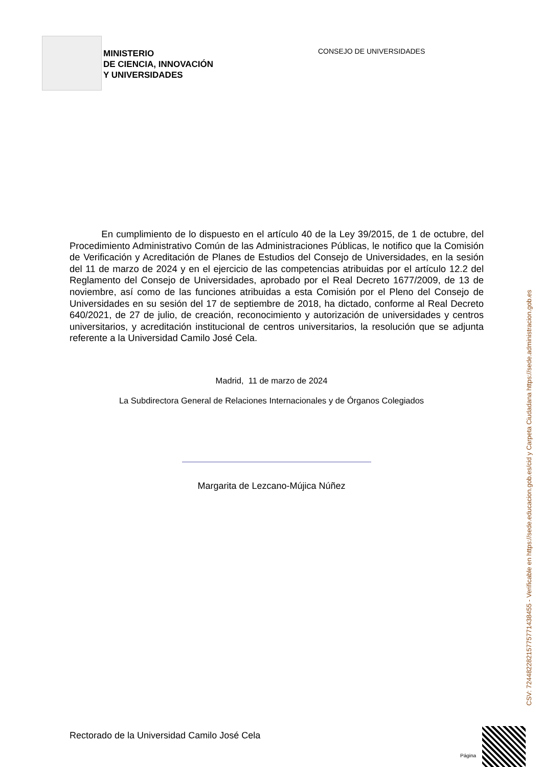MINISTERIO
DE CIENCIA, INNOVACIÓN
Y UNIVERSIDADES
CONSEJO DE UNIVERSIDADES
En cumplimiento de lo dispuesto en el artículo 40 de la Ley 39/2015, de 1 de octubre, del Procedimiento Administrativo Común de las Administraciones Públicas, le notifico que la Comisión de Verificación y Acreditación de Planes de Estudios del Consejo de Universidades, en la sesión del 11 de marzo de 2024 y en el ejercicio de las competencias atribuidas por el artículo 12.2 del Reglamento del Consejo de Universidades, aprobado por el Real Decreto 1677/2009, de 13 de noviembre, así como de las funciones atribuidas a esta Comisión por el Pleno del Consejo de Universidades en su sesión del 17 de septiembre de 2018, ha dictado, conforme al Real Decreto 640/2021, de 27 de julio, de creación, reconocimiento y autorización de universidades y centros universitarios, y acreditación institucional de centros universitarios, la resolución que se adjunta referente a la Universidad Camilo José Cela.
Madrid, 11 de marzo de 2024
La Subdirectora General de Relaciones Internacionales y de Órganos Colegiados
Margarita de Lezcano-Mújica Núñez
CSV: 72448228215775771438455 - Verificable en https://sede.educacion.gob.es/cid y Carpeta Ciudadana https://sede.administracion.gob.es
Rectorado de la Universidad Camilo José Cela
Página